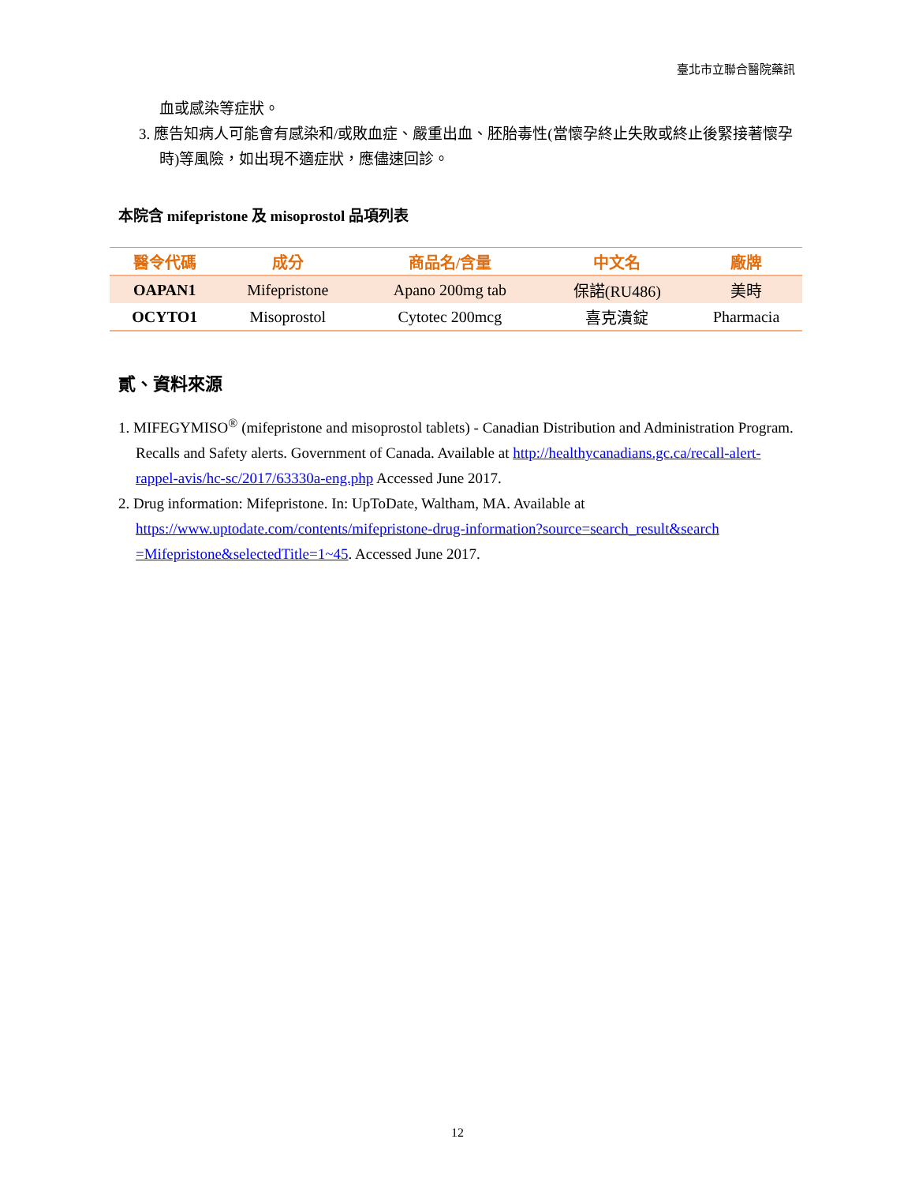臺北市立聯合醫院藥訊
血或感染等症狀。
3. 應告知病人可能會有感染和/或敗血症、嚴重出血、胚胎毒性(當懷孕終止失敗或終止後緊接著懷孕時)等風險，如出現不適症狀，應儘速回診。
本院含 mifepristone 及 misoprostol 品項列表
| 醫令代碼 | 成分 | 商品名/含量 | 中文名 | 廠牌 |
| --- | --- | --- | --- | --- |
| OAPAN1 | Mifepristone | Apano 200mg tab | 保諾(RU486) | 美時 |
| OCYTO1 | Misoprostol | Cytotec 200mcg | 喜克潰錠 | Pharmacia |
貳、資料來源
1. MIFEGYMISO<sup>®</sup> (mifepristone and misoprostol tablets) - Canadian Distribution and Administration Program. Recalls and Safety alerts. Government of Canada. Available at http://healthycanadians.gc.ca/recall-alert-rappel-avis/hc-sc/2017/63330a-eng.php Accessed June 2017.
2. Drug information: Mifepristone. In: UpToDate, Waltham, MA. Available at https://www.uptodate.com/contents/mifepristone-drug-information?source=search_result&search =Mifepristone&selectedTitle=1~45. Accessed June 2017.
12